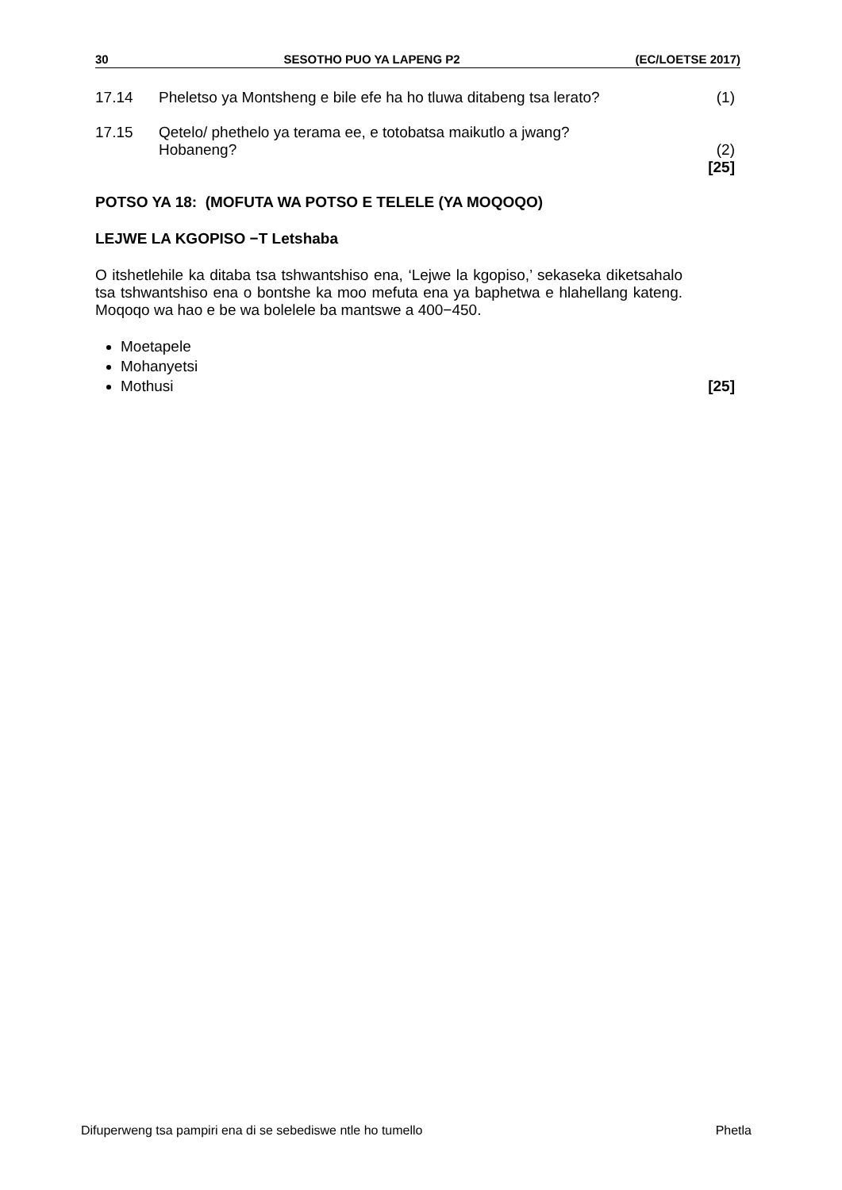30 SESOTHO PUO YA LAPENG P2 (EC/LOETSE 2017)
17.14 Pheletso ya Montsheng e bile efe ha ho tluwa ditabeng tsa lerato?
(1)
17.15 Qetelo/ phethelo ya terama ee, e totobatsa maikutlo a jwang?
Hobaneng?
(2)
[25]
POTSO YA 18: (MOFUTA WA POTSO E TELELE (YA MOQOQO)
LEJWE LA KGOPISO −T Letshaba
O itshetlehile ka ditaba tsa tshwantshiso ena, ‘Lejwe la kgopiso,’ sekaseka diketsahalo tsa tshwantshiso ena o bontshe ka moo mefuta ena ya baphetwa e hlahellang kateng. Moqoqo wa hao e be wa bolelele ba mantswe a 400−450.
Moetapele
Mohanyetsi
Mothusi [25]
Difuperweng tsa pampiri ena di se sebediswe ntle ho tumello Phetla